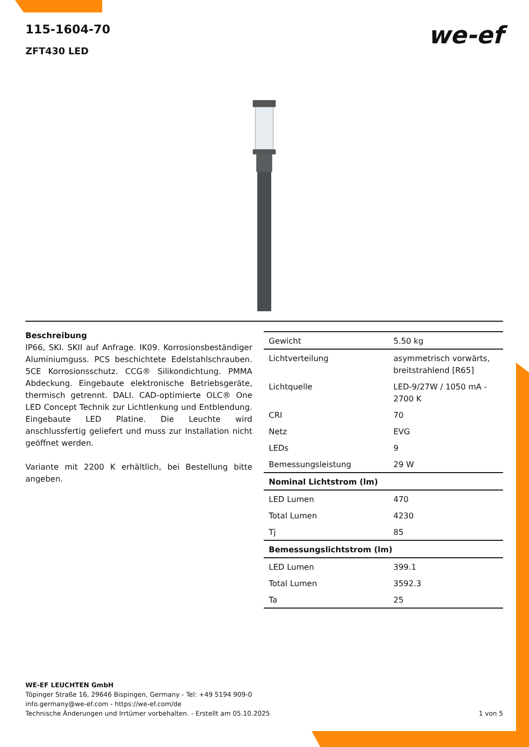115-1604-70
ZFT430 LED
we-ef
Beschreibung
IP66, SKI. SKII auf Anfrage. IK09. Korrosionsbeständiger Aluminiumguss. PCS beschichtete Edelstahlschrauben. 5CE Korrosionsschutz. CCG® Silikondichtung. PMMA Abdeckung. Eingebaute elektronische Betriebsgeräte, thermisch getrennt. DALI. CAD-optimierte OLC® One LED Concept Technik zur Lichtlenkung und Entblendung. Eingebaute LED Platine. Die Leuchte wird anschlussfertig geliefert und muss zur Installation nicht geöffnet werden.
Variante mit 2200 K erhältlich, bei Bestellung bitte angeben.
| Gewicht | 5.50 kg |
| Lichtverteilung | asymmetrisch vorwärts, breitstrahlend [R65] |
| Lichtquelle | LED-9/27W / 1050 mA - 2700 K |
| CRI | 70 |
| Netz | EVG |
| LEDs | 9 |
| Bemessungsleistung | 29 W |
| Nominal Lichtstrom (lm) | |
| LED Lumen | 470 |
| Total Lumen | 4230 |
| Tj | 85 |
| Bemessungslichtstrom (lm) | |
| LED Lumen | 399.1 |
| Total Lumen | 3592.3 |
| Ta | 25 |
WE-EF LEUCHTEN GmbH
Töpinger Straße 16, 29646 Bispingen, Germany - Tel: +49 5194 909-0
info.germany@we-ef.com - https://we-ef.com/de
Technische Änderungen und Irrtümer vorbehalten. - Erstellt am 05.10.2025
1 von 5